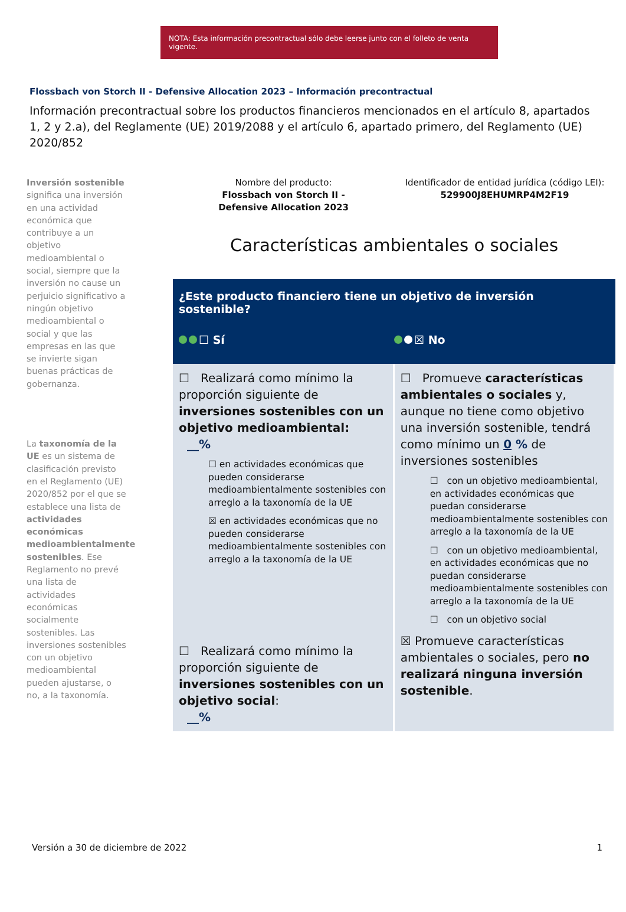NOTA: Esta información precontractual sólo debe leerse junto con el folleto de venta vigente.
Flossbach von Storch II - Defensive Allocation 2023 – Información precontractual
Información precontractual sobre los productos financieros mencionados en el artículo 8, apartados 1, 2 y 2.a), del Reglamente (UE) 2019/2088 y el artículo 6, apartado primero, del Reglamento (UE) 2020/852
Inversión sostenible significa una inversión en una actividad económica que contribuye a un objetivo medioambiental o social, siempre que la inversión no cause un perjuicio significativo a ningún objetivo medioambiental o social y que las empresas en las que se invierte sigan buenas prácticas de gobernanza.
La taxonomía de la UE es un sistema de clasificación previsto en el Reglamento (UE) 2020/852 por el que se establece una lista de actividades económicas medioambientalmente sostenibles. Ese Reglamento no prevé una lista de actividades económicas socialmente sostenibles. Las inversiones sostenibles con un objetivo medioambiental pueden ajustarse, o no, a la taxonomía.
Nombre del producto:
Flossbach von Storch II -
Defensive Allocation 2023
Identificador de entidad jurídica (código LEI):
529900J8EHUMRP4M2F19
Características ambientales o sociales
¿Este producto financiero tiene un objetivo de inversión sostenible?
☐ Sí ☒ No
| ☐ Realizará como mínimo la proporción siguiente de inversiones sostenibles con un objetivo medioambiental: __% ☐ en actividades económicas que pueden considerarse medioambientalmente sostenibles con arreglo a la taxonomía de la UE ☒ en actividades económicas que no pueden considerarse medioambientalmente sostenibles con arreglo a la taxonomía de la UE ☐ Realizará como mínimo la proporción siguiente de inversiones sostenibles con un objetivo social : __% | ☐ Promueve características ambientales o sociales y, aunque no tiene como objetivo una inversión sostenible, tendrá como mínimo un 0 % de inversiones sostenibles ☐ con un objetivo medioambiental, en actividades económicas que puedan considerarse medioambientalmente sostenibles con arreglo a la taxonomía de la UE ☐ con un objetivo medioambiental, en actividades económicas que no puedan considerarse medioambientalmente sostenibles con arreglo a la taxonomía de la UE ☐ con un objetivo social ☒ Promueve características ambientales o sociales, pero no realizará ninguna inversión sostenible . |
Versión a 30 de diciembre de 2022 1